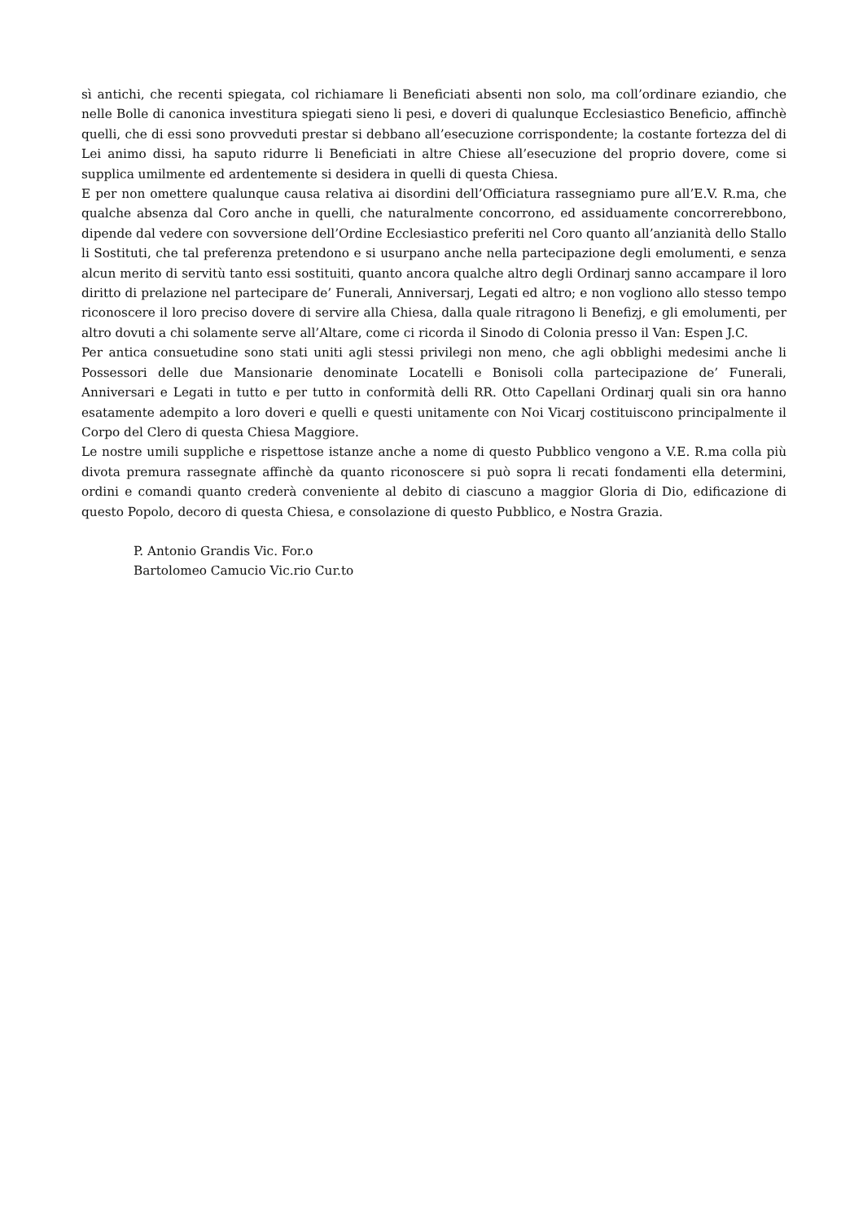sì antichi, che recenti spiegata, col richiamare li Beneficiati absenti non solo, ma coll’ordinare eziandio, che nelle Bolle di canonica investitura spiegati sieno li pesi, e doveri di qualunque Ecclesiastico Beneficio, affinchè quelli, che di essi sono provveduti prestar si debbano all’esecuzione corrispondente; la costante fortezza del di Lei animo dissi, ha saputo ridurre li Beneficiati in altre Chiese all’esecuzione del proprio dovere, come si supplica umilmente ed ardentemente si desidera in quelli di questa Chiesa.
E per non omettere qualunque causa relativa ai disordini dell’Officiatura rassegniamo pure all’E.V. R.ma, che qualche absenza dal Coro anche in quelli, che naturalmente concorrono, ed assiduamente concorrerebbono, dipende dal vedere con sovversione dell’Ordine Ecclesiastico preferiti nel Coro quanto all’anzianità dello Stallo li Sostituti, che tal preferenza pretendono e si usurpano anche nella partecipazione degli emolumenti, e senza alcun merito di servitù tanto essi sostituiti, quanto ancora qualche altro degli Ordinarj sanno accampare il loro diritto di prelazione nel partecipare de’ Funerali, Anniversarj, Legati ed altro; e non vogliono allo stesso tempo riconoscere il loro preciso dovere di servire alla Chiesa, dalla quale ritragono li Benefizj, e gli emolumenti, per altro dovuti a chi solamente serve all’Altare, come ci ricorda il Sinodo di Colonia presso il Van: Espen J.C.
Per antica consuetudine sono stati uniti agli stessi privilegi non meno, che agli obblighi medesimi anche li Possessori delle due Mansionarie denominate Locatelli e Bonisoli colla partecipazione de’ Funerali, Anniversari e Legati in tutto e per tutto in conformità delli RR. Otto Capellani Ordinarj quali sin ora hanno esatamente adempito a loro doveri e quelli e questi unitamente con Noi Vicarj costituiscono principalmente il Corpo del Clero di questa Chiesa Maggiore.
Le nostre umili suppliche e rispettose istanze anche a nome di questo Pubblico vengono a V.E. R.ma colla più divota premura rassegnate affinchè da quanto riconoscere si può sopra li recati fondamenti ella determini, ordini e comandi quanto crederà conveniente al debito di ciascuno a maggior Gloria di Dio, edificazione di questo Popolo, decoro di questa Chiesa, e consolazione di questo Pubblico, e Nostra Grazia.
P. Antonio Grandis Vic. For.o
Bartolomeo Camucio Vic.rio Cur.to